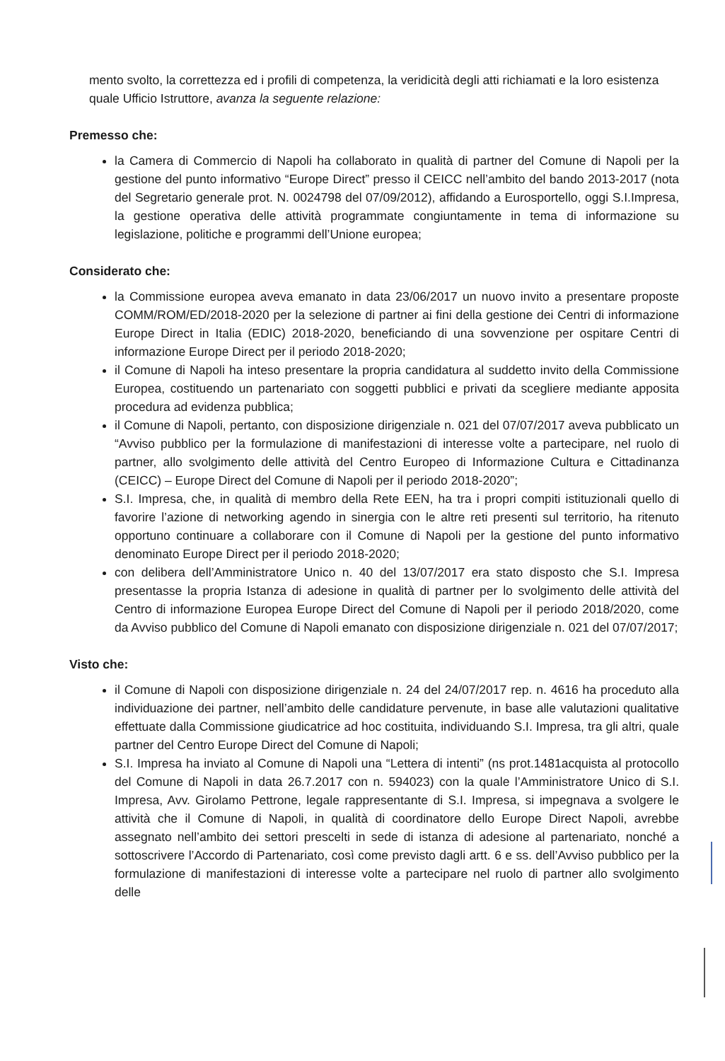mento svolto, la correttezza ed i profili di competenza, la veridicità degli atti richiamati e la loro esistenza quale Ufficio Istruttore, avanza la seguente relazione:
Premesso che:
la Camera di Commercio di Napoli ha collaborato in qualità di partner del Comune di Napoli per la gestione del punto informativo “Europe Direct” presso il CEICC nell’ambito del bando 2013-2017 (nota del Segretario generale prot. N. 0024798 del 07/09/2012), affidando a Eurosportello, oggi S.I.Impresa, la gestione operativa delle attività programmate congiuntamente in tema di informazione su legislazione, politiche e programmi dell’Unione europea;
Considerato che:
la Commissione europea aveva emanato in data 23/06/2017 un nuovo invito a presentare proposte COMM/ROM/ED/2018-2020 per la selezione di partner ai fini della gestione dei Centri di informazione Europe Direct in Italia (EDIC) 2018-2020, beneficiando di una sovvenzione per ospitare Centri di informazione Europe Direct per il periodo 2018-2020;
il Comune di Napoli ha inteso presentare la propria candidatura al suddetto invito della Commissione Europea, costituendo un partenariato con soggetti pubblici e privati da scegliere mediante apposita procedura ad evidenza pubblica;
il Comune di Napoli, pertanto, con disposizione dirigenziale n. 021 del 07/07/2017 aveva pubblicato un “Avviso pubblico per la formulazione di manifestazioni di interesse volte a partecipare, nel ruolo di partner, allo svolgimento delle attività del Centro Europeo di Informazione Cultura e Cittadinanza (CEICC) – Europe Direct del Comune di Napoli per il periodo 2018-2020”;
S.I. Impresa, che, in qualità di membro della Rete EEN, ha tra i propri compiti istituzionali quello di favorire l’azione di networking agendo in sinergia con le altre reti presenti sul territorio, ha ritenuto opportuno continuare a collaborare con il Comune di Napoli per la gestione del punto informativo denominato Europe Direct per il periodo 2018-2020;
con delibera dell’Amministratore Unico n. 40 del 13/07/2017 era stato disposto che S.I. Impresa presentasse la propria Istanza di adesione in qualità di partner per lo svolgimento delle attività del Centro di informazione Europea Europe Direct del Comune di Napoli per il periodo 2018/2020, come da Avviso pubblico del Comune di Napoli emanato con disposizione dirigenziale n. 021 del 07/07/2017;
Visto che:
il Comune di Napoli con disposizione dirigenziale n. 24 del 24/07/2017 rep. n. 4616 ha proceduto alla individuazione dei partner, nell’ambito delle candidature pervenute, in base alle valutazioni qualitative effettuate dalla Commissione giudicatrice ad hoc costituita, individuando S.I. Impresa, tra gli altri, quale partner del Centro Europe Direct del Comune di Napoli;
S.I. Impresa ha inviato al Comune di Napoli una “Lettera di intenti” (ns prot.1481acquista al protocollo del Comune di Napoli in data 26.7.2017 con n. 594023) con la quale l’Amministratore Unico di S.I. Impresa, Avv. Girolamo Pettrone, legale rappresentante di S.I. Impresa, si impegnava a svolgere le attività che il Comune di Napoli, in qualità di coordinatore dello Europe Direct Napoli, avrebbe assegnato nell’ambito dei settori prescelti in sede di istanza di adesione al partenariato, nonché a sottoscrivere l’Accordo di Partenariato, così come previsto dagli artt. 6 e ss. dell’Avviso pubblico per la formulazione di manifestazioni di interesse volte a partecipare nel ruolo di partner allo svolgimento delle